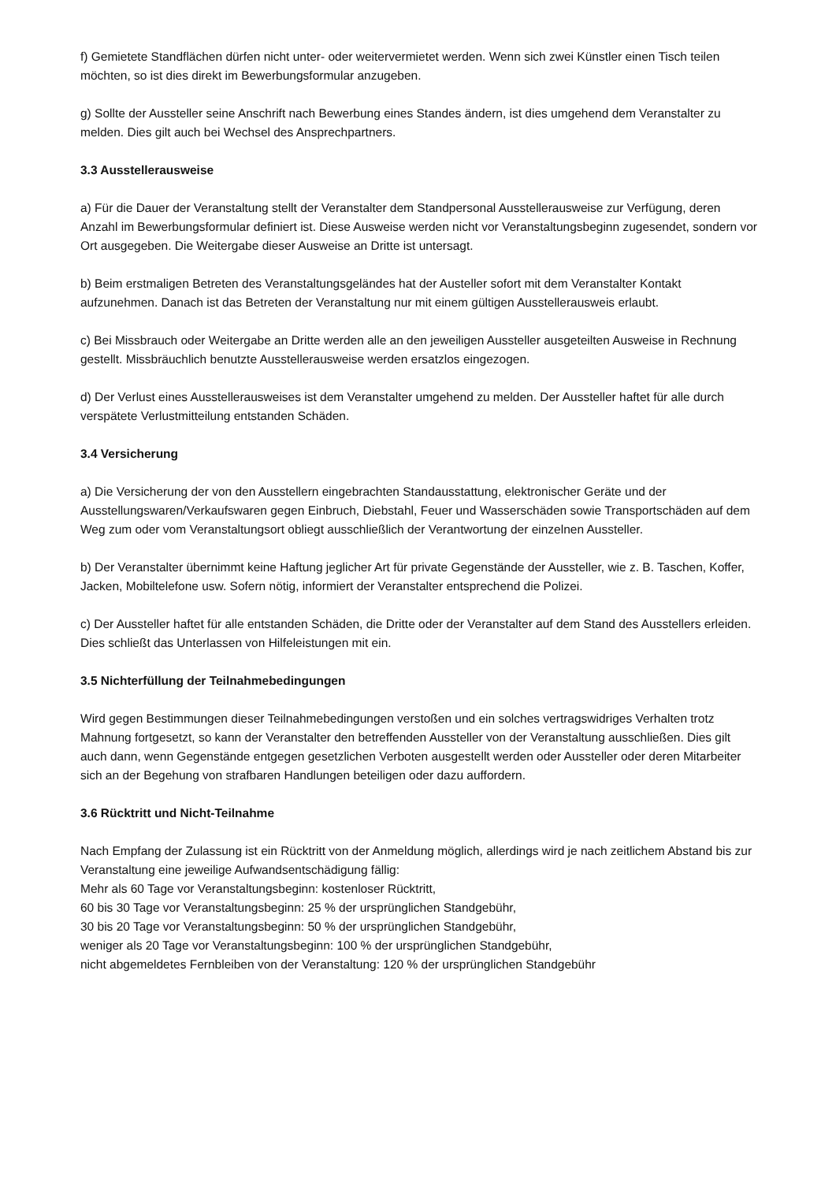f) Gemietete Standflächen dürfen nicht unter- oder weitervermietet werden. Wenn sich zwei Künstler einen Tisch teilen möchten, so ist dies direkt im Bewerbungsformular anzugeben.
g) Sollte der Aussteller seine Anschrift nach Bewerbung eines Standes ändern, ist dies umgehend dem Veranstalter zu melden. Dies gilt auch bei Wechsel des Ansprechpartners.
3.3 Ausstellerausweise
a) Für die Dauer der Veranstaltung stellt der Veranstalter dem Standpersonal Ausstellerausweise zur Verfügung, deren Anzahl im Bewerbungsformular definiert ist. Diese Ausweise werden nicht vor Veranstaltungsbeginn zugesendet, sondern vor Ort ausgegeben. Die Weitergabe dieser Ausweise an Dritte ist untersagt.
b) Beim erstmaligen Betreten des Veranstaltungsgeländes hat der Austeller sofort mit dem Veranstalter Kontakt aufzunehmen. Danach ist das Betreten der Veranstaltung nur mit einem gültigen Ausstellerausweis erlaubt.
c) Bei Missbrauch oder Weitergabe an Dritte werden alle an den jeweiligen Aussteller ausgeteilten Ausweise in Rechnung gestellt. Missbräuchlich benutzte Ausstellerausweise werden ersatzlos eingezogen.
d) Der Verlust eines Ausstellerausweises ist dem Veranstalter umgehend zu melden. Der Aussteller haftet für alle durch verspätete Verlustmitteilung entstanden Schäden.
3.4 Versicherung
a) Die Versicherung der von den Ausstellern eingebrachten Standausstattung, elektronischer Geräte und der Ausstellungswaren/Verkaufswaren gegen Einbruch, Diebstahl, Feuer und Wasserschäden sowie Transportschäden auf dem Weg zum oder vom Veranstaltungsort obliegt ausschließlich der Verantwortung der einzelnen Aussteller.
b) Der Veranstalter übernimmt keine Haftung jeglicher Art für private Gegenstände der Aussteller, wie z. B. Taschen, Koffer, Jacken, Mobiltelefone usw. Sofern nötig, informiert der Veranstalter entsprechend die Polizei.
c) Der Aussteller haftet für alle entstanden Schäden, die Dritte oder der Veranstalter auf dem Stand des Ausstellers erleiden. Dies schließt das Unterlassen von Hilfeleistungen mit ein.
3.5 Nichterfüllung der Teilnahmebedingungen
Wird gegen Bestimmungen dieser Teilnahmebedingungen verstoßen und ein solches vertragswidriges Verhalten trotz Mahnung fortgesetzt, so kann der Veranstalter den betreffenden Aussteller von der Veranstaltung ausschließen. Dies gilt auch dann, wenn Gegenstände entgegen gesetzlichen Verboten ausgestellt werden oder Aussteller oder deren Mitarbeiter sich an der Begehung von strafbaren Handlungen beteiligen oder dazu auffordern.
3.6 Rücktritt und Nicht-Teilnahme
Nach Empfang der Zulassung ist ein Rücktritt von der Anmeldung möglich, allerdings wird je nach zeitlichem Abstand bis zur Veranstaltung eine jeweilige Aufwandsentschädigung fällig:
Mehr als 60 Tage vor Veranstaltungsbeginn: kostenloser Rücktritt,
60 bis 30 Tage vor Veranstaltungsbeginn: 25 % der ursprünglichen Standgebühr,
30 bis 20 Tage vor Veranstaltungsbeginn: 50 % der ursprünglichen Standgebühr,
weniger als 20 Tage vor Veranstaltungsbeginn: 100 % der ursprünglichen Standgebühr,
nicht abgemeldetes Fernbleiben von der Veranstaltung: 120 % der ursprünglichen Standgebühr